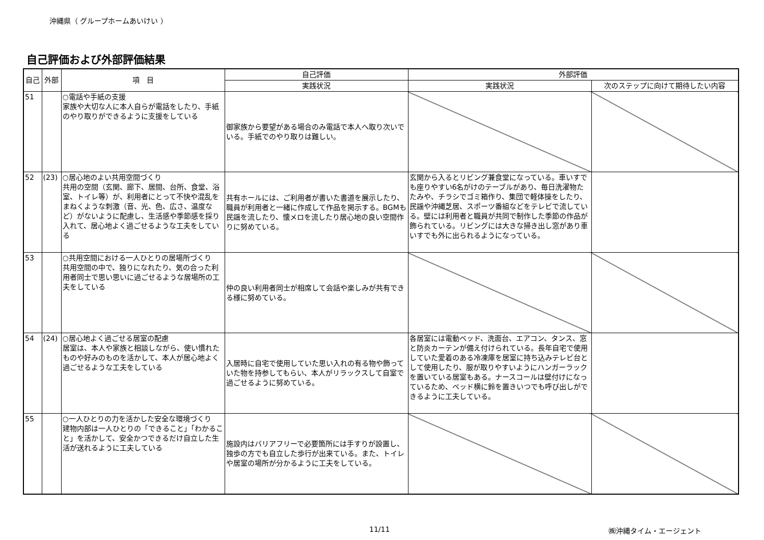沖縄県（ グループホームあいけい ）
自己評価および外部評価結果
| 自己 | 外部 | 項 目 | 自己評価 | 外部評価 | |
| --- | --- | --- | --- | --- | --- |
| | | | 実践状況 | 実践状況 | 次のステップに向けて期待したい内容 |
| 51 | | ○電話や手紙の支援 家族や大切な人に本人自らが電話をしたり、手紙のやり取りができるように支援をしている | 御家族から要望がある場合のみ電話で本人へ取り次いでいる。手紙でのやり取りは難しい。 | | |
| 52 | (23) | ○居心地のよい共用空間づくり 共用の空間（玄関、廊下、居間、台所、食堂、浴室、トイレ等）が、利用者にとって不快や混乱をまねくような刺激（音、光、色、広さ、温度など）がないように配慮し、生活感や季節感を採り入れて、居心地よく過ごせるような工夫をしている | 共有ホールには、ご利用者が書いた書道を展示したり、職員が利用者と一緒に作成して作品を掲示する。BGMも民謡を流したり、懐メロを流したり居心地の良い空間作りに努めている。 | 玄関から入るとリビング兼食堂になっている。車いすでも座りやすい6名がけのテーブルがあり、毎日洗濯物たたみや、チラシでゴミ箱作り、集団で軽体操をしたり、民謡や沖縄芝居、スポーツ番組などをテレビで流している。壁には利用者と職員が共同で制作した季節の作品が飾られている。リビングには大きな掃き出し窓があり車いすでも外に出られるようになっている。 | |
| 53 | | ○共用空間における一人ひとりの居場所づくり 共用空間の中で、独りになれたり、気の合った利用者同士で思い思いに過ごせるような居場所の工夫をしている | 仲の良い利用者同士が相席して会話や楽しみが共有できる様に努めている。 | | |
| 54 | (24) | ○居心地よく過ごせる居室の配慮 居室は、本人や家族と相談しながら、使い慣れたものや好みのものを活かして、本人が居心地よく過ごせるような工夫をしている | 入居時に自宅で使用していた思い入れの有る物や飾っていた物を持参してもらい、本人がリラックスして自室で過ごせるように努めている。 | 各居室には電動ベッド、洗面台、エアコン、タンス、窓と防炎カーテンが備え付けられている。長年自宅で使用していた愛着のある冷凍庫を居室に持ち込みテレビ台として使用したり、服が取りやすいようにハンガーラックを置いている居室もある。ナースコールは壁付けになっているため、ベッド横に鈴を置きいつでも呼び出しができるように工夫している。 | |
| 55 | | ○一人ひとりの力を活かした安全な環境づくり 建物内部は一人ひとりの「できること」「わかること」を活かして、安全かつできるだけ自立した生活が送れるように工夫している | 施設内はバリアフリーで必要箇所には手すりが設置し、独歩の方でも自立した歩行が出来ている。また、トイレや居室の場所が分かるように工夫をしている。 | | |
11/11 ㈱沖縄タイム・エージェント